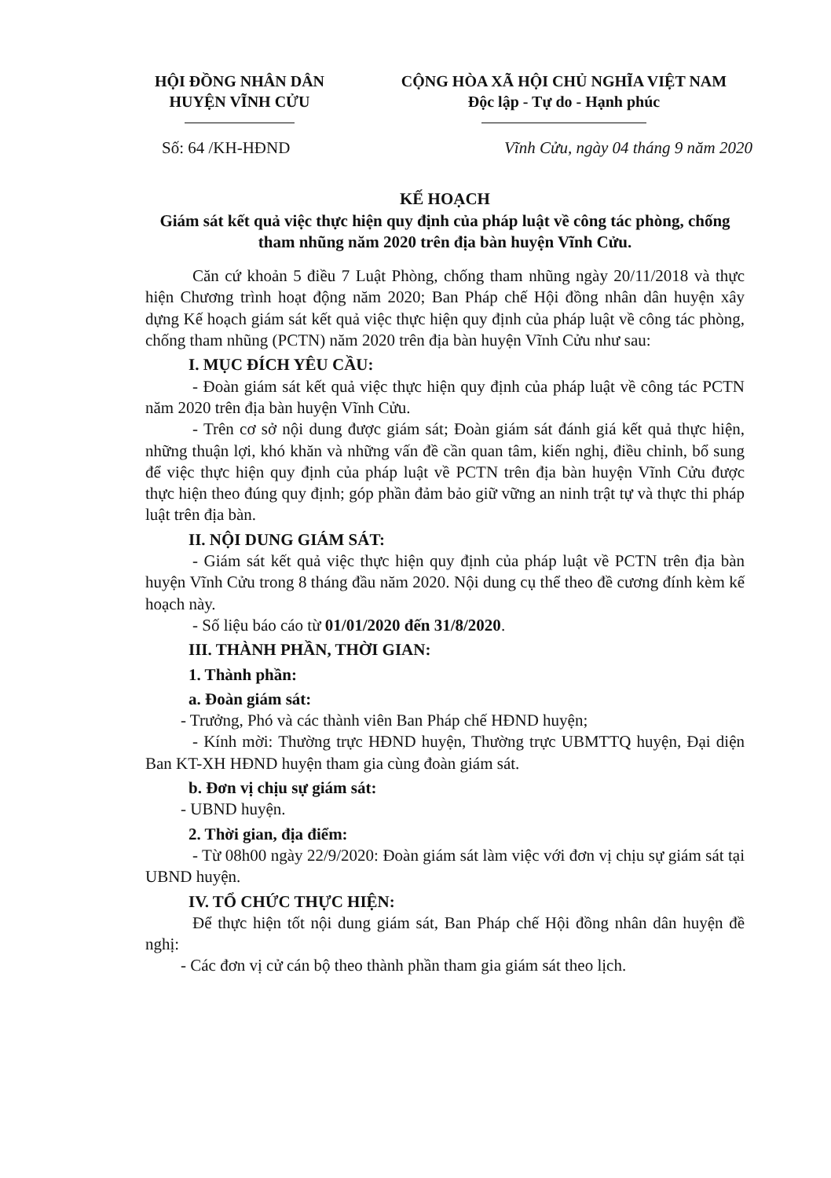HỘI ĐỒNG NHÂN DÂN
HUYỆN VĨNH CỬU
CỘNG HÒA XÃ HỘI CHỦ NGHĨA VIỆT NAM
Độc lập - Tự do - Hạnh phúc
Số: 64 /KH-HĐND Vĩnh Cửu, ngày 04 tháng 9 năm 2020
KẾ HOẠCH
Giám sát kết quả việc thực hiện quy định của pháp luật về công tác phòng, chống tham nhũng năm 2020 trên địa bàn huyện Vĩnh Cửu.
Căn cứ khoản 5 điều 7 Luật Phòng, chống tham nhũng ngày 20/11/2018 và thực hiện Chương trình hoạt động năm 2020; Ban Pháp chế Hội đồng nhân dân huyện xây dựng Kế hoạch giám sát kết quả việc thực hiện quy định của pháp luật về công tác phòng, chống tham nhũng (PCTN) năm 2020 trên địa bàn huyện Vĩnh Cửu như sau:
I. MỤC ĐÍCH YÊU CẦU:
- Đoàn giám sát kết quả việc thực hiện quy định của pháp luật về công tác PCTN năm 2020 trên địa bàn huyện Vĩnh Cửu.
- Trên cơ sở nội dung được giám sát; Đoàn giám sát đánh giá kết quả thực hiện, những thuận lợi, khó khăn và những vấn đề cần quan tâm, kiến nghị, điều chỉnh, bổ sung để việc thực hiện quy định của pháp luật về PCTN trên địa bàn huyện Vĩnh Cửu được thực hiện theo đúng quy định; góp phần đảm bảo giữ vững an ninh trật tự và thực thi pháp luật trên địa bàn.
II. NỘI DUNG GIÁM SÁT:
- Giám sát kết quả việc thực hiện quy định của pháp luật về PCTN trên địa bàn huyện Vĩnh Cửu trong 8 tháng đầu năm 2020. Nội dung cụ thể theo đề cương đính kèm kế hoạch này.
- Số liệu báo cáo từ 01/01/2020 đến 31/8/2020.
III. THÀNH PHẦN, THỜI GIAN:
1. Thành phần:
a. Đoàn giám sát:
- Trưởng, Phó và các thành viên Ban Pháp chế HĐND huyện;
- Kính mời: Thường trực HĐND huyện, Thường trực UBMTTQ huyện, Đại diện Ban KT-XH HĐND huyện tham gia cùng đoàn giám sát.
b. Đơn vị chịu sự giám sát:
- UBND huyện.
2. Thời gian, địa điểm:
- Từ 08h00 ngày 22/9/2020: Đoàn giám sát làm việc với đơn vị chịu sự giám sát tại UBND huyện.
IV. TỔ CHỨC THỰC HIỆN:
Để thực hiện tốt nội dung giám sát, Ban Pháp chế Hội đồng nhân dân huyện đề nghị:
- Các đơn vị cử cán bộ theo thành phần tham gia giám sát theo lịch.